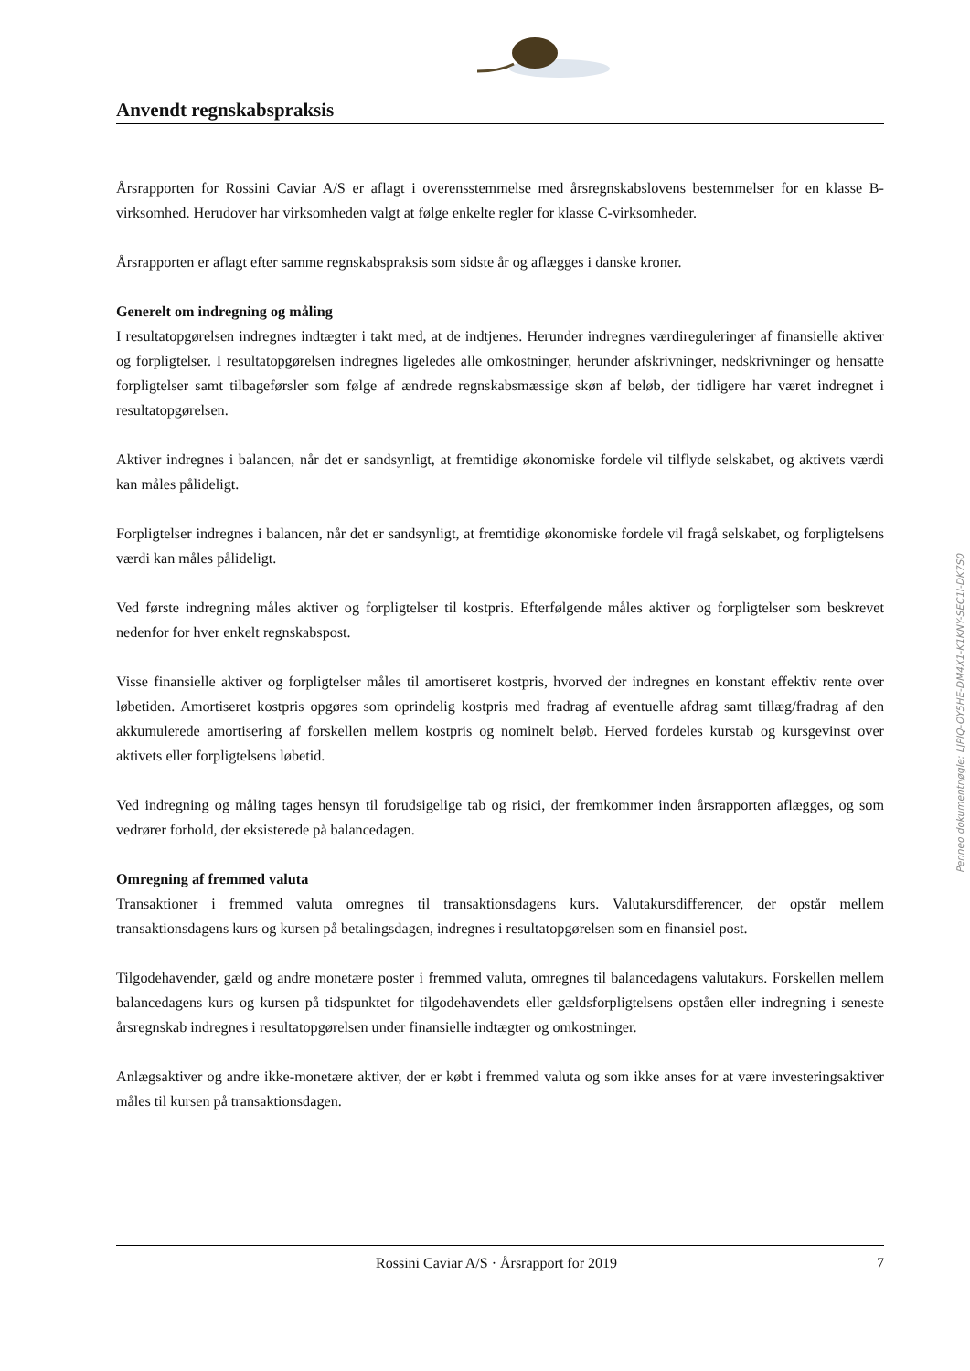Anvendt regnskabspraksis
Årsrapporten for Rossini Caviar A/S er aflagt i overensstemmelse med årsregnskabslovens bestemmelser for en klasse B-virksomhed. Herudover har virksomheden valgt at følge enkelte regler for klasse C-virksomheder.
Årsrapporten er aflagt efter samme regnskabspraksis som sidste år og aflægges i danske kroner.
Generelt om indregning og måling
I resultatopgørelsen indregnes indtægter i takt med, at de indtjenes. Herunder indregnes værdireguleringer af finansielle aktiver og forpligtelser. I resultatopgørelsen indregnes ligeledes alle omkostninger, herunder afskrivninger, nedskrivninger og hensatte forpligtelser samt tilbageførsler som følge af ændrede regnskabsmæssige skøn af beløb, der tidligere har været indregnet i resultatopgørelsen.
Aktiver indregnes i balancen, når det er sandsynligt, at fremtidige økonomiske fordele vil tilflyde selskabet, og aktivets værdi kan måles pålideligt.
Forpligtelser indregnes i balancen, når det er sandsynligt, at fremtidige økonomiske fordele vil fragå selskabet, og forpligtelsens værdi kan måles pålideligt.
Ved første indregning måles aktiver og forpligtelser til kostpris. Efterfølgende måles aktiver og forpligtelser som beskrevet nedenfor for hver enkelt regnskabspost.
Visse finansielle aktiver og forpligtelser måles til amortiseret kostpris, hvorved der indregnes en konstant effektiv rente over løbetiden. Amortiseret kostpris opgøres som oprindelig kostpris med fradrag af eventuelle afdrag samt tillæg/fradrag af den akkumulerede amortisering af forskellen mellem kostpris og nominelt beløb. Herved fordeles kurstab og kursgevinst over aktivets eller forpligtelsens løbetid.
Ved indregning og måling tages hensyn til forudsigelige tab og risici, der fremkommer inden årsrapporten aflægges, og som vedrører forhold, der eksisterede på balancedagen.
Omregning af fremmed valuta
Transaktioner i fremmed valuta omregnes til transaktionsdagens kurs. Valutakursdifferencer, der opstår mellem transaktionsdagens kurs og kursen på betalingsdagen, indregnes i resultatopgørelsen som en finansiel post.
Tilgodehavender, gæld og andre monetære poster i fremmed valuta, omregnes til balancedagens valutakurs. Forskellen mellem balancedagens kurs og kursen på tidspunktet for tilgodehavendets eller gældsforpligtelsens opståen eller indregning i seneste årsregnskab indregnes i resultatopgørelsen under finansielle indtægter og omkostninger.
Anlægsaktiver og andre ikke-monetære aktiver, der er købt i fremmed valuta og som ikke anses for at være investeringsaktiver måles til kursen på transaktionsdagen.
Rossini Caviar A/S · Årsrapport for 2019 7
Penneo dokumentnøgle: LJPIQ-OY5HE-DM4X1-K1KNY-SEC1I-DK7S0